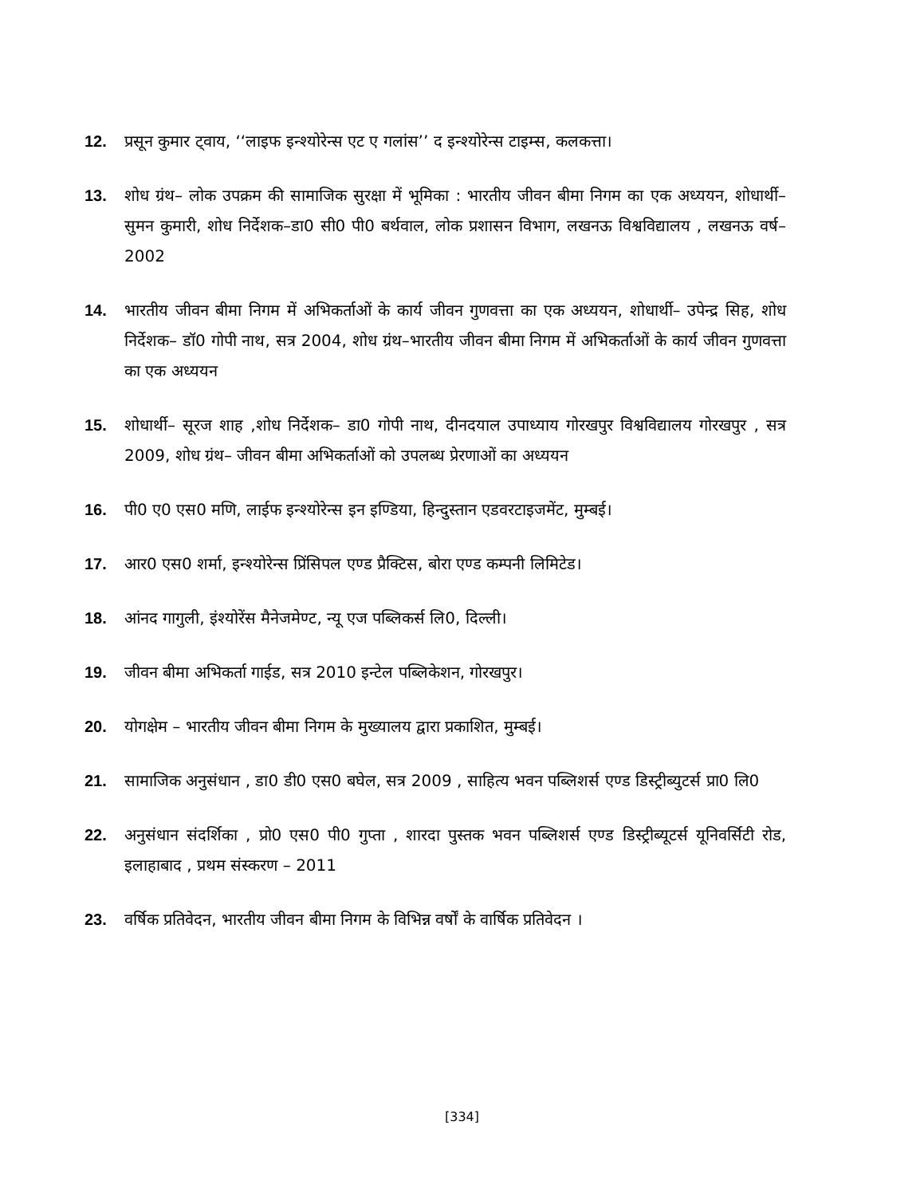12. प्रसून कुमार ट्वाय, ‘‘लाइफ इन्श्योरेन्स एट ए गलांस’’ द इन्श्योरेन्स टाइम्स, कलकत्ता।
13. शोध ग्रंथ– लोक उपक्रम की सामाजिक सुरक्षा में भूमिका : भारतीय जीवन बीमा निगम का एक अध्ययन, शोधार्थी– सुमन कुमारी, शोध निर्देशक–डा0 सी0 पी0 बर्थवाल, लोक प्रशासन विभाग, लखनऊ विश्वविद्यालय , लखनऊ वर्ष–2002
14. भारतीय जीवन बीमा निगम में अभिकर्ताओं के कार्य जीवन गुणवत्ता का एक अध्ययन, शोधार्थी– उपेन्द्र सिह, शोध निर्देशक– डॉ0 गोपी नाथ, सत्र 2004, शोध ग्रंथ–भारतीय जीवन बीमा निगम में अभिकर्ताओं के कार्य जीवन गुणवत्ता का एक अध्ययन
15. शोधार्थी– सूरज शाह ,शोध निर्देशक– डा0 गोपी नाथ, दीनदयाल उपाध्याय गोरखपुर विश्वविद्यालय गोरखपुर , सत्र 2009, शोध ग्रंथ– जीवन बीमा अभिकर्ताओं को उपलब्ध प्रेरणाओं का अध्ययन
16. पी0 ए0 एस0 मणि, लाईफ इन्श्योरेन्स इन इण्डिया, हिन्दुस्तान एडवरटाइजमेंट, मुम्बई।
17. आर0 एस0 शर्मा, इन्श्योरेन्स प्रिंसिपल एण्ड प्रैक्टिस, बोरा एण्ड कम्पनी लिमिटेड।
18. आंनद गागुली, इंश्योरेंस मैनेजमेण्ट, न्यू एज पब्लिकर्स लि0, दिल्ली।
19. जीवन बीमा अभिकर्ता गाईड, सत्र 2010 इन्टेल पब्लिकेशन, गोरखपुर।
20. योगक्षेम – भारतीय जीवन बीमा निगम के मुख्यालय द्वारा प्रकाशित, मुम्बई।
21. सामाजिक अनुसंधान , डा0 डी0 एस0 बघेल, सत्र 2009 , साहित्य भवन पब्लिशर्स एण्ड डिस्ट्रीब्युटर्स प्रा0 लि0
22. अनुसंधान संदर्शिका , प्रो0 एस0 पी0 गुप्ता , शारदा पुस्तक भवन पब्लिशर्स एण्ड डिस्ट्रीब्यूटर्स यूनिवर्सिटी रोड, इलाहाबाद , प्रथम संस्करण – 2011
23. वर्षिक प्रतिवेदन, भारतीय जीवन बीमा निगम के विभिन्न वर्षों के वार्षिक प्रतिवेदन ।
[334]